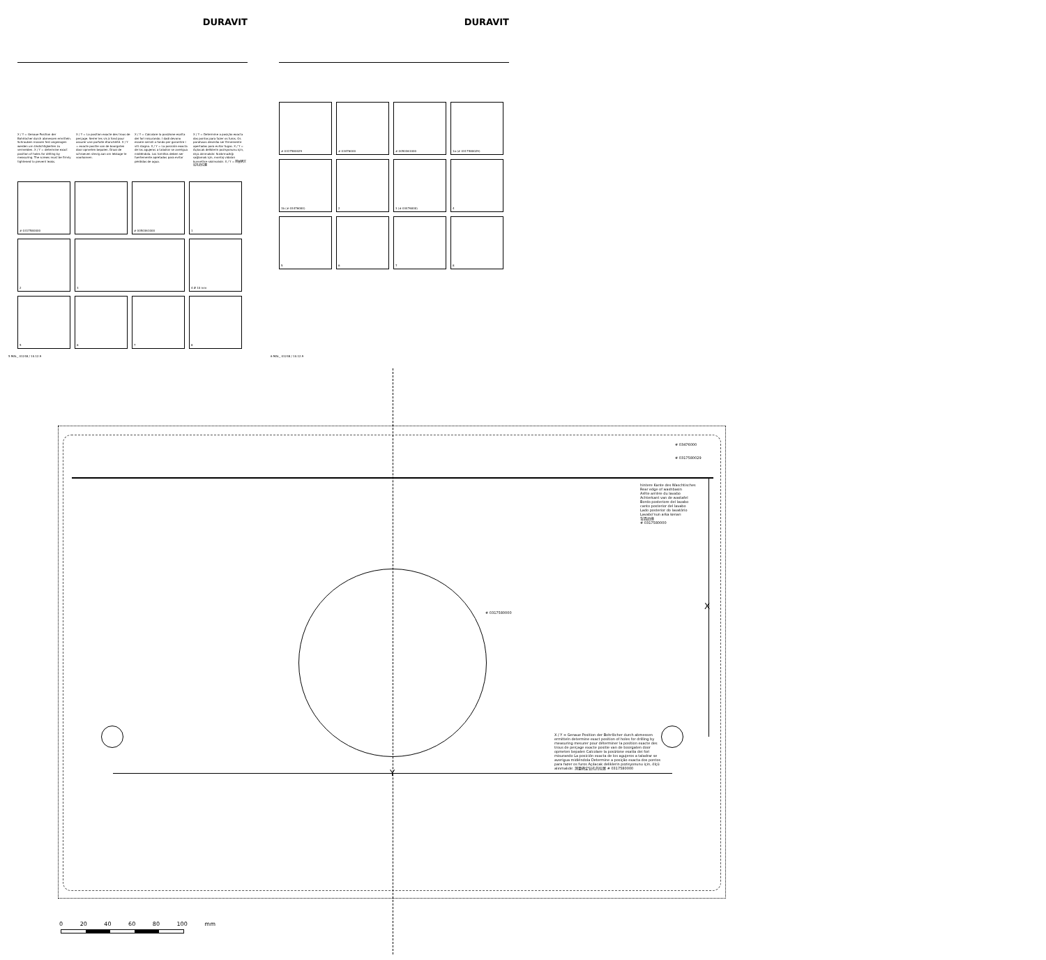DURAVIT
X / Y = Genaue Position der Bohrlöcher durch abmessen ermitteln. Schrauben müssen fest angezogen werden um Undichtigkeiten zu vermeiden. X / Y = determine exact position of holes for drilling by measuring. The screws must be firmly tightened to prevent leaks.
X / Y = La position exacte des trous de perçage. Serrer les vis à fond pour assurer une parfaite étanchéité. X / Y = exacte positie van de boorgaten door opmeten bepalen. Draai de schroeven stevig aan om lekkage te voorkomen.
X / Y = Calcolare la posizione esatta dei fori misurando. I dadi devono essere serrati a fondo per garantire i viti stagna. X / Y = La posición exacta de los agujeros a taladrar se averigua midiéndola. Los tornillos deben ser fuertemente apretados para evitar pérdidas de agua.
X / Y = Determine a posição exacta dos pontos para fazer os furos. Os parafusos deverão ser firmemente apertados para evitar fugas. X / Y = Açılacak deliklerin pozisyonunu için, ölçü alınmalıdır. Sızdırmazlığı sağlamak için, montaj vidaları kuvvetlice sıkılmalıdır. X / Y = 测量确定钻孔的位置
# 0317580000
# 0050361000
1
2
3
4 Ø 10 mm
5
6
7
8
5 MAL_ 01248 / 10.12.9
DURAVIT
# 0317580029
# 03476000
# 0050361000
1a (# 0317580029)
1b (# 03476000)
2
3 (# 03476000)
4
5
6
7
8
6 MAL_ 01248 / 10.12.9
# 03476000
# 0317580029
hintere Kante des Waschtisches
Rear edge of washbasin
Arête arrière du lavabo
Achterkant van de wastafel
Bordo posteriore del lavabo
canto posterior del lavabo
Lado posterior do lavatório
Lavabo'nun arka kenarı
背面边缘
# 0317580000
# 0317580000
X
Y
X / Y = Genaue Position der Bohrlöcher durch abmessen ermitteln determine exact position of holes for drilling by measuring mesurer pour déterminer la position exacte des trous de perçage exacte positie van de boorgaten door opmeten bepalen Calcolare la posizione esatta dei fori misurando La posición exacta de los agujeros a taladrar se averigua midiéndola Determine a posição exacta dos pontos para fazer os furos Açılacak deliklerin pozisyonunu için, ölçü alınmalıdır. 测量确定钻孔的位置 # 0317580000
0 20 40 60 80 100 mm